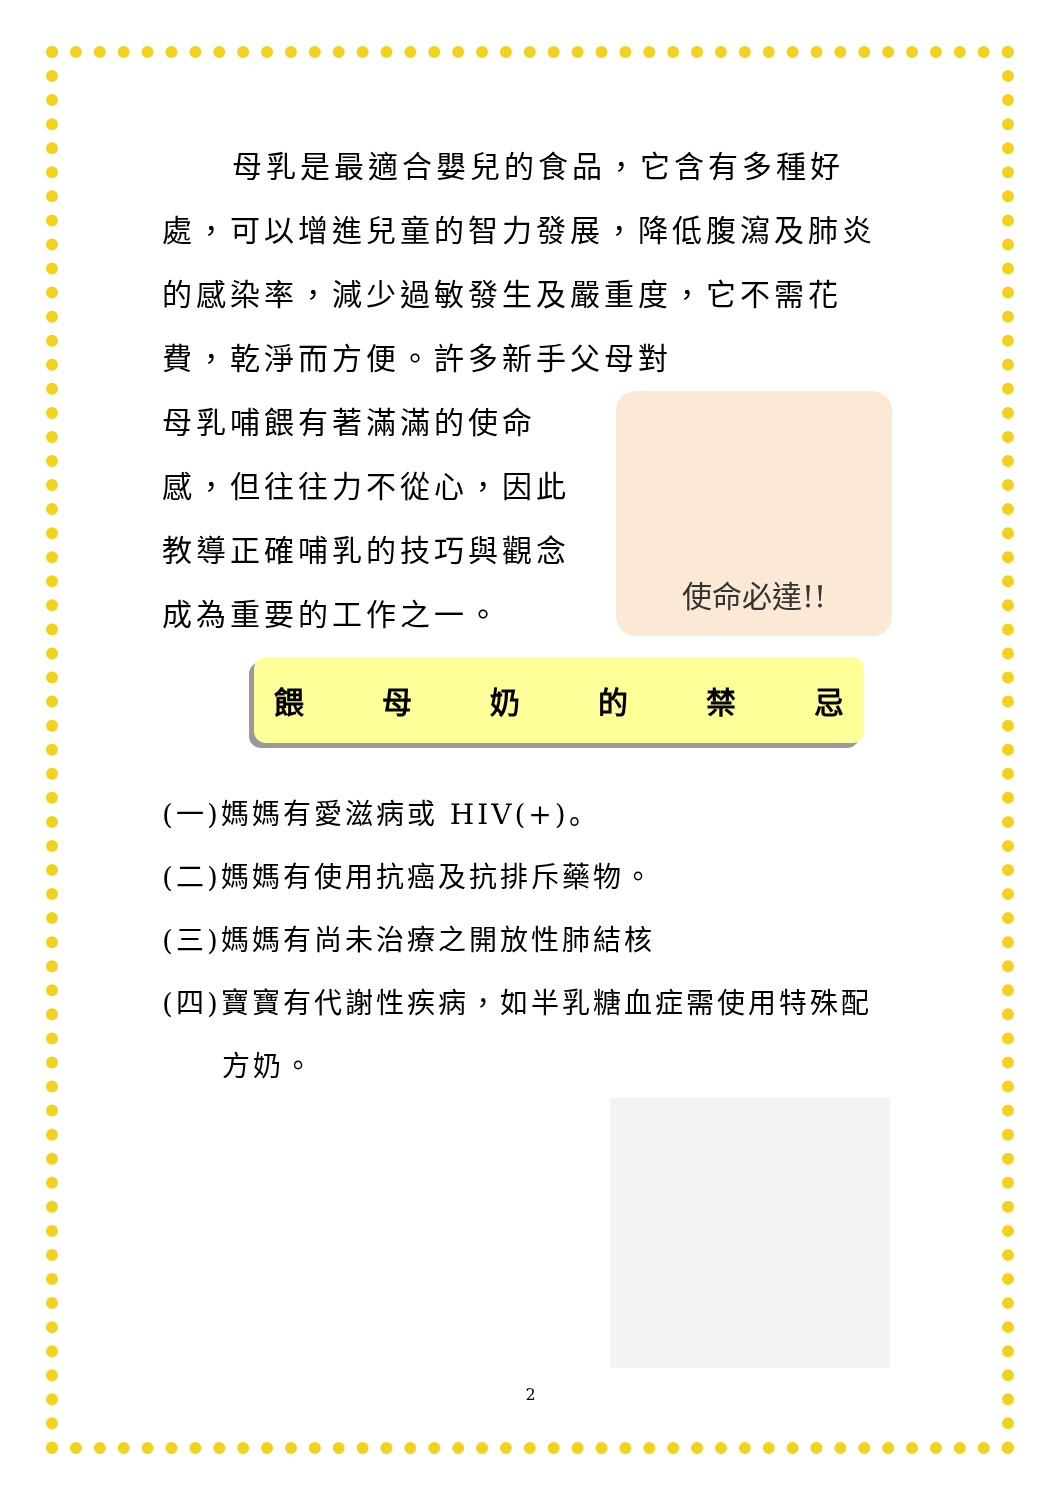母乳是最適合嬰兒的食品，它含有多種好處，可以增進兒童的智力發展，降低腹瀉及肺炎的感染率，減少過敏發生及嚴重度，它不需花費，乾淨而方便。許多新手父母對
母乳哺餵有著滿滿的使命感，但往往力不從心，因此教導正確哺乳的技巧與觀念成為重要的工作之一。
使命必達!!
餵母奶的禁忌
(一)媽媽有愛滋病或 HIV(+)。
(二)媽媽有使用抗癌及抗排斥藥物。
(三)媽媽有尚未治療之開放性肺結核
(四)寶寶有代謝性疾病，如半乳糖血症需使用特殊配
方奶。
2